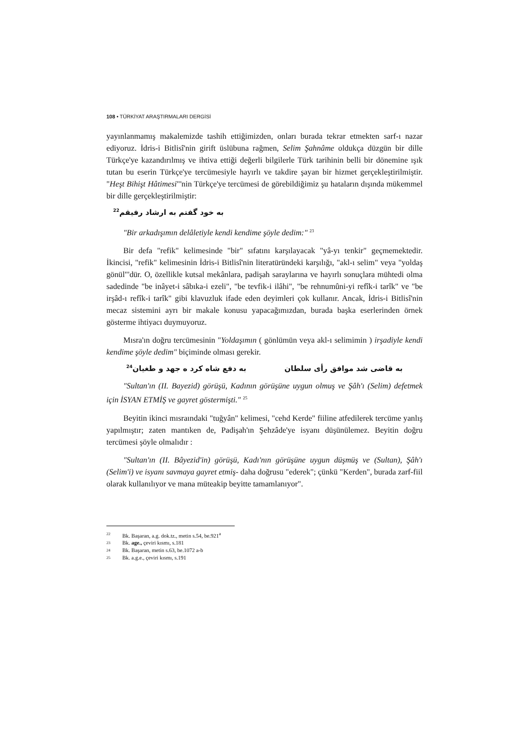108 • TÜRKİYAT ARAŞTIRMALARI DERGİSİ
yayınlanmamış makalemizde tashih ettiğimizden, onları burada tekrar etmekten sarf-ı nazar ediyoruz. İdris-i Bitlisî'nin girift üslübuna rağmen, Selim Şahnâme oldukça düzgün bir dille Türkçe'ye kazandırılmış ve ihtiva ettiği değerli bilgilerle Türk tarihinin belli bir dönemine ışık tutan bu eserin Türkçe'ye tercümesiyle hayırlı ve takdire şayan bir hizmet gerçekleştirilmiştir. "Heşt Bihişt Hâtimesi"'nin Türkçe'ye tercümesi de görebildiğimiz şu hataların dışında mükemmel bir dille gerçekleştirilmiştir:
به خود گفتم به ارشاد رفيقم<sup>22</sup>
"Bir arkadışımın delâletiyle kendi kendime şöyle dedim:" <sup>23</sup>
Bir defa "refik" kelimesinde "bir" sıfatını karşılayacak "yâ-yı tenkir" geçmemektedir. İkincisi, "refik" kelimesinin İdris-i Bitlisî'nin literatüründeki karşılığı, "akl-ı selim" veya "yoldaş gönül"'dür. O, özellikle kutsal mekânlara, padişah saraylarına ve hayırlı sonuçlara mühtedi olma sadedinde "be inâyet-i sâbıka-i ezeli", "be tevfik-i ilâhi", "be rehnumûni-yi refîk-i tarîk" ve "be irşâd-ı refîk-i tarîk" gibi klavuzluk ifade eden deyimleri çok kullanır. Ancak, İdris-i Bitlisî'nin mecaz sistemini ayrı bir makale konusu yapacağımızdan, burada başka eserlerinden örnek gösterme ihtiyacı duymuyoruz.
Mısra'ın doğru tercümesinin "Yoldaşımın ( gönlümün veya akl-ı selimimin ) irşadiyle kendi kendime şöyle dedim" biçiminde olması gerekir.
به قاضى شد موافق رأى سلطان به دفع شاه كرد ه جهد و طغيان<sup>24</sup>
"Sultan'ın (II. Bayezid) görüşü, Kadının görüşüne uygun olmuş ve Şâh'ı (Selim) defetmek için İSYAN ETMİŞ ve gayret göstermişti." <sup>25</sup>
Beyitin ikinci mısraındaki "tuğyân" kelimesi, "cehd Kerde" fiiline atfedilerek tercüme yanlış yapılmıştır; zaten mantıken de, Padişah'ın Şehzâde'ye isyanı düşünülemez. Beyitin doğru tercümesi şöyle olmalıdır :
"Sultan'ın (II. Bâyezid'in) görüşü, Kadı'nın görüşüne uygun düşmüş ve (Sultan), Şâh'ı (Selim'i) ve isyanı savmaya gayret etmiş- daha doğrusu "ederek"; çünkü "Kerden", burada zarf-fiil olarak kullanılıyor ve mana müteakip beyitte tamamlanıyor".
22 Bk. Başaran, a.g. dok.tz., metin s.54, be.921<sup>a</sup>
23 Bk. age., çeviri kısmı, s.181
24 Bk. Başaran, metin s.63, be.1072 a-b
25 Bk. a.g.e., çeviri kısmı, s.191